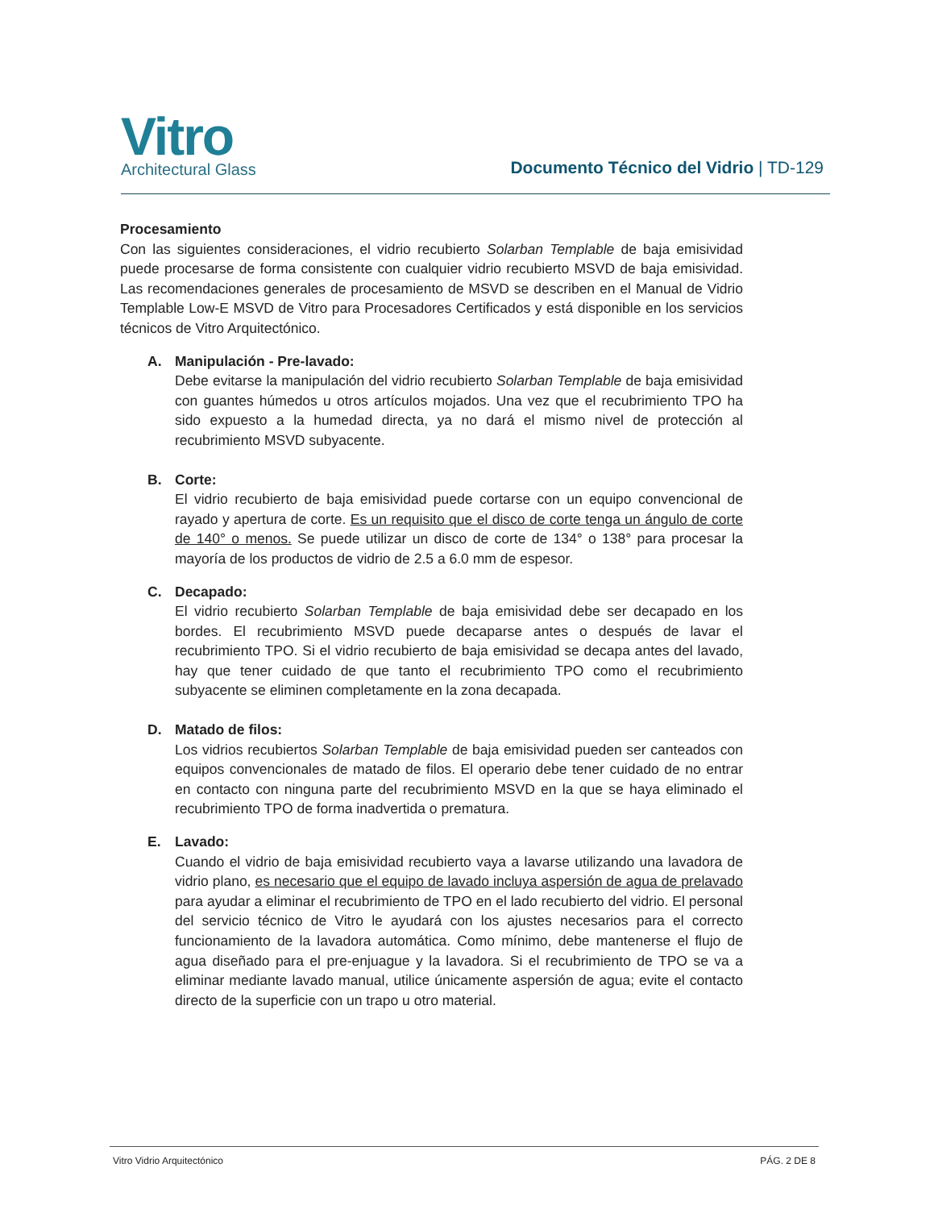Vitro
Architectural Glass
Documento Técnico del Vidrio | TD-129
Procesamiento
Con las siguientes consideraciones, el vidrio recubierto Solarban Templable de baja emisividad puede procesarse de forma consistente con cualquier vidrio recubierto MSVD de baja emisividad. Las recomendaciones generales de procesamiento de MSVD se describen en el Manual de Vidrio Templable Low-E MSVD de Vitro para Procesadores Certificados y está disponible en los servicios técnicos de Vitro Arquitectónico.
A. Manipulación - Pre-lavado:
Debe evitarse la manipulación del vidrio recubierto Solarban Templable de baja emisividad con guantes húmedos u otros artículos mojados. Una vez que el recubrimiento TPO ha sido expuesto a la humedad directa, ya no dará el mismo nivel de protección al recubrimiento MSVD subyacente.
B. Corte:
El vidrio recubierto de baja emisividad puede cortarse con un equipo convencional de rayado y apertura de corte. Es un requisito que el disco de corte tenga un ángulo de corte de 140° o menos. Se puede utilizar un disco de corte de 134° o 138° para procesar la mayoría de los productos de vidrio de 2.5 a 6.0 mm de espesor.
C. Decapado:
El vidrio recubierto Solarban Templable de baja emisividad debe ser decapado en los bordes. El recubrimiento MSVD puede decaparse antes o después de lavar el recubrimiento TPO. Si el vidrio recubierto de baja emisividad se decapa antes del lavado, hay que tener cuidado de que tanto el recubrimiento TPO como el recubrimiento subyacente se eliminen completamente en la zona decapada.
D. Matado de filos:
Los vidrios recubiertos Solarban Templable de baja emisividad pueden ser canteados con equipos convencionales de matado de filos. El operario debe tener cuidado de no entrar en contacto con ninguna parte del recubrimiento MSVD en la que se haya eliminado el recubrimiento TPO de forma inadvertida o prematura.
E. Lavado:
Cuando el vidrio de baja emisividad recubierto vaya a lavarse utilizando una lavadora de vidrio plano, es necesario que el equipo de lavado incluya aspersión de agua de prelavado para ayudar a eliminar el recubrimiento de TPO en el lado recubierto del vidrio. El personal del servicio técnico de Vitro le ayudará con los ajustes necesarios para el correcto funcionamiento de la lavadora automática. Como mínimo, debe mantenerse el flujo de agua diseñado para el pre-enjuague y la lavadora. Si el recubrimiento de TPO se va a eliminar mediante lavado manual, utilice únicamente aspersión de agua; evite el contacto directo de la superficie con un trapo u otro material.
Vitro Vidrio Arquitectónico PÁG. 2 DE 8